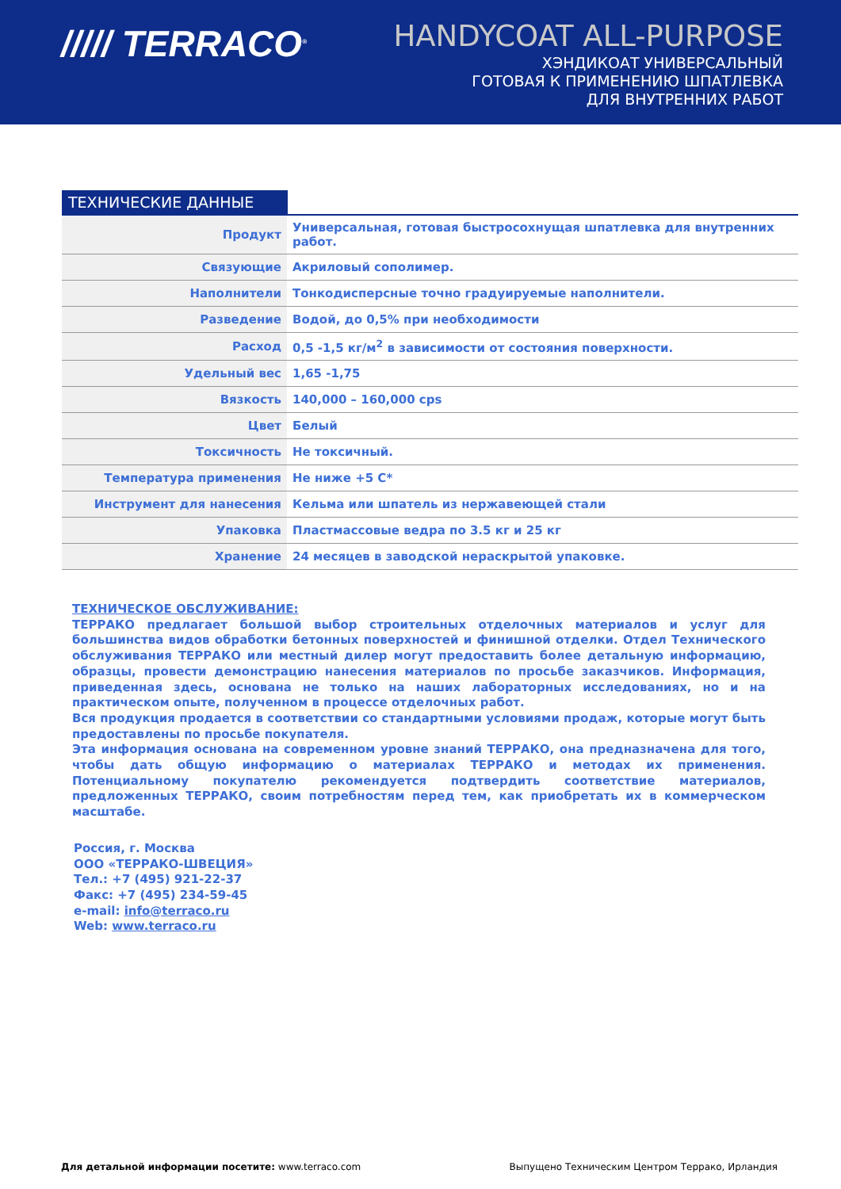///// TERRACO<sup>®</sup>
HANDYCOAT ALL-PURPOSE
ХЭНДИКОАТ УНИВЕРСАЛЬНЫЙ
ГОТОВАЯ К ПРИМЕНЕНИЮ ШПАТЛЕВКА
ДЛЯ ВНУТРЕННИХ РАБОТ
ТЕХНИЧЕСКИЕ ДАННЫЕ
| Продукт | Универсальная, готовая быстросохнущая шпатлевка для внутренних работ. |
| Связующие | Акриловый сополимер. |
| Наполнители | Тонкодисперсные точно градуируемые наполнители. |
| Разведение | Водой, до 0,5% при необходимости |
| Расход | 0,5 -1,5 кг/м<sup>2</sup> в зависимости от состояния поверхности. |
| Удельный вес | 1,65 -1,75 |
| Вязкость | 140,000 – 160,000 cps |
| Цвет | Белый |
| Токсичность | Не токсичный. |
| Температура применения | Не ниже +5 С* |
| Инструмент для нанесения | Кельма или шпатель из нержавеющей стали |
| Упаковка | Пластмассовые ведра по 3.5 кг и 25 кг |
| Хранение | 24 месяцев в заводской нераскрытой упаковке. |
ТЕХНИЧЕСКОЕ ОБСЛУЖИВАНИЕ:
ТЕРРАКО предлагает большой выбор строительных отделочных материалов и услуг для большинства видов обработки бетонных поверхностей и финишной отделки. Отдел Технического обслуживания ТЕРРАКО или местный дилер могут предоставить более детальную информацию, образцы, провести демонстрацию нанесения материалов по просьбе заказчиков. Информация, приведенная здесь, основана не только на наших лабораторных исследованиях, но и на практическом опыте, полученном в процессе отделочных работ.
Вся продукция продается в соответствии со стандартными условиями продаж, которые могут быть предоставлены по просьбе покупателя.
Эта информация основана на современном уровне знаний ТЕРРАКО, она предназначена для того, чтобы дать общую информацию о материалах ТЕРРАКО и методах их применения. Потенциальному покупателю рекомендуется подтвердить соответствие материалов, предложенных ТЕРРАКО, своим потребностям перед тем, как приобретать их в коммерческом масштабе.
Россия, г. Москва
ООО «ТЕРРАКО-ШВЕЦИЯ»
Тел.: +7 (495) 921-22-37
Факс: +7 (495) 234-59-45
e-mail: info@terraco.ru
Web: www.terraco.ru
Для детальной информации посетите: www.terraco.com Выпущено Техническим Центром Террако, Ирландия